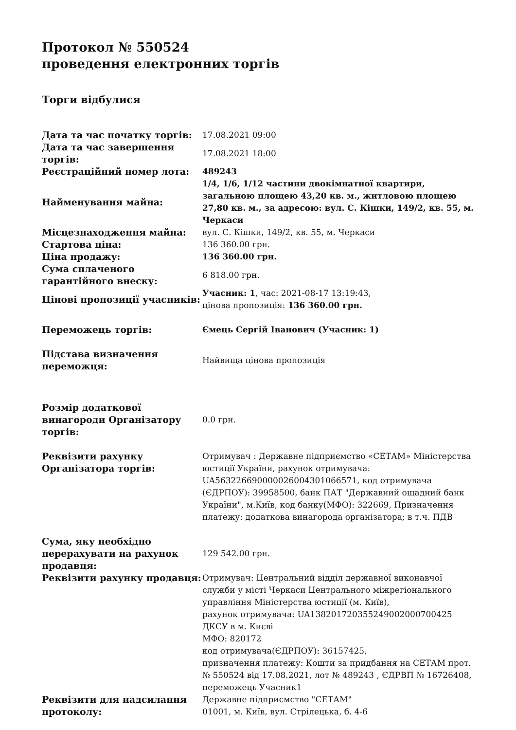Протокол № 550524
проведення електронних торгів
Торги відбулися
| Дата та час початку торгів: | 17.08.2021 09:00 |
| Дата та час завершення торгів: | 17.08.2021 18:00 |
| Реєстраційний номер лота: | 489243 |
| Найменування майна: | 1/4, 1/6, 1/12 частини двокімнатної квартири, загальною площею 43,20 кв. м., житловою площею 27,80 кв. м., за адресою: вул. С. Кішки, 149/2, кв. 55, м. Черкаси |
| Місцезнаходження майна: | вул. С. Кішки, 149/2, кв. 55, м. Черкаси |
| Стартова ціна: | 136 360.00 грн. |
| Ціна продажу: | 136 360.00 грн. |
| Сума сплаченого гарантійного внеску: | 6 818.00 грн. |
| Цінові пропозиції учасників: | Учасник: 1 , час: 2021-08-17 13:19:43, цінова пропозиція: 136 360.00 грн. |
| Переможець торгів: | Ємець Сергій Іванович (Учасник: 1) |
| Підстава визначення переможця: | Найвища цінова пропозиція |
| Розмір додаткової винагороди Організатору торгів: | 0.0 грн. |
| Реквізити рахунку Організатора торгів: | Отримувач : Державне підприємство «СЕТАМ» Міністерства юстиції України, рахунок отримувача: UA563226690000026004301066571, код отримувача (ЄДРПОУ): 39958500, банк ПАТ "Державний ощадний банк України", м.Київ, код банку(МФО): 322669, Призначення платежу: додаткова винагорода організатора; в т.ч. ПДВ |
| Сума, яку необхідно перерахувати на рахунок продавця: | 129 542.00 грн. |
| Реквізити рахунку продавця: | Отримувач: Центральний відділ державної виконавчої служби у місті Черкаси Центрального міжрегіонального управління Міністерства юстиції (м. Київ), рахунок отримувача: UA138201720355249002000700425 ДКСУ в м. Києві МФО: 820172 код отримувача(ЄДРПОУ): 36157425, призначення платежу: Кошти за придбання на СЕТАМ прот. № 550524 від 17.08.2021, лот № 489243 , ЄДРВП № 16726408, переможець Учасник1 |
| Реквізити для надсилання протоколу: | Державне підприємство "СЕТАМ" 01001, м. Київ, вул. Стрілецька, б. 4-6 |